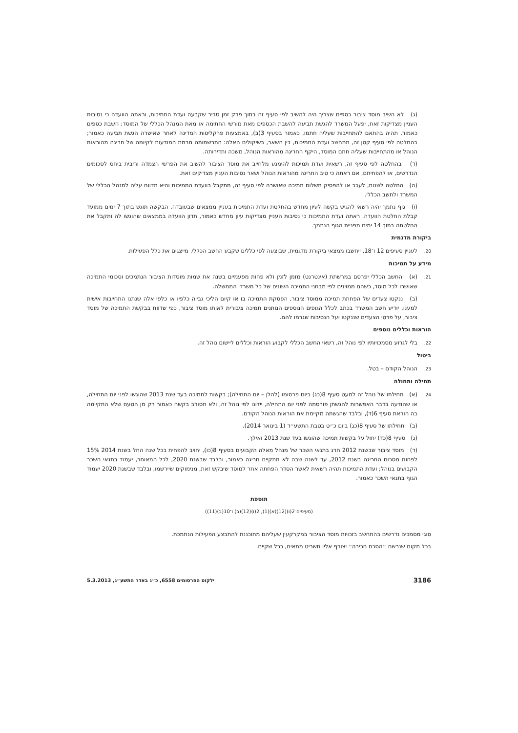(ג) לא השיב מוסד ציבור כספים שצריך היה להשיב לפי סעיף זה בתוך פרק זמן סביר שקבעה ועדת התמיכות, וראתה הוועדה כי נסיבות העניין מצדיקות זאת, יפעל המשרד להגשת תביעה להשבת הכספים מאת מורשי החתימה או מאת המנהל הכללי של המוסד; השבת כספים כאמור, תהיה בהתאם להתחייבות שעליה חתמו, כאמור בסעיף 3(ב), באמצעות פרקליטות המדינה לאחר שאישרה הגשת תביעה כאמור; בהחלטה לפי סעיף קטן זה, תתחשב ועדת התמיכות, בין השאר, בשיקולים האלה: התרשמותה מרמת המודעות לקיומה של חריגה מהוראות הנוהל או מהתחייבות שעליה חתם המוסד, היקף החריגה מהוראות הנוהל, משכה ותדירותה.
(ד) בהחלטה לפי סעיף זה, רשאית ועדת תמיכות להימנע מלחייב את מוסד הציבור להשיב את הפרשי הצמדה וריבית ביחס לסכומים הנדרשים, או להפחיתם, אם ראתה כי טיב החריגה מהוראות הנוהל ושאר נסיבות העניין מצדיקים זאת.
(ה) החלטה לשנות, לעכב או להפסיק תשלום תמיכה שאושרה לפי סעיף זה, תתקבל בוועדת התמיכות והיא תדווח עליה למנהל הכללי של המשרד ולחשב הכללי.
(ו) גוף נתמך יהיה רשאי להגיש בקשה לעיון מחדש בהחלטת ועדת התמיכות בעניין ממצאים שבעובדה. הבקשה תוגש בתוך 7 ימים ממועד קבלת החלטת הוועדה. ראתה ועדת התמיכות כי נסיבות העניין מצדיקות עיון מחדש כאמור, תדון הוועדה בממצאים שהוגשו לה ותקבל את החלטתה בתוך 14 ימים מפניית הגוף הנתמך.
ביקורת מדגמית
20. לעניין סעיפים 12 ו־18, ייחשבו ממצאי ביקורת מדגמית, שבוצעה לפי כללים שקבע החשב הכללי, מייצגים את כלל הפעילות.
מידע על תמיכות
21.(א) החשב הכללי יפרסם במרשתת (אינטרנט) מזמן לזמן ולא פחות מפעמיים בשנה את שמות מוסדות הציבור הנתמכים וסכומי התמיכה שאושרו לכל מוסד, כשהם ממוינים לפי מבחני התמיכה השונים של כל משרדי הממשלה.
(ב) ננקטו צעדים של הפחתת תמיכה ממוסד ציבור, הפסקת התמיכה בו או קיום הליכי גבייה כלפיו או כלפי אלה שנתנו התחייבות אישית למענו, יודיע חשב המשרד בכתב לכלל הגופים הנוספים הנותנים תמיכה ציבורית לאותו מוסד ציבור, כפי שדווח בבקשת התמיכה של מוסד ציבור, על פרטי הצעדים שננקטו ועל הנסיבות שגרמו להם.
הוראות וכללים נוספים
22. בלי לגרוע מסמכויותיו לפי נוהל זה, רשאי החשב הכללי לקבוע הוראות וכללים ליישום נוהל זה.
ביטול
23. הנוהל הקודם – בטל.
תחילה ותחולה
24.(א) תחילתו של נוהל זה למעט סעיף 8(כג) ביום פרסומו (להלן – יום התחילה); בקשות לתמיכה בעד שנת 2013 שהוגשו לפני יום התחילה, או שהודעה בדבר האפשרות להגשתן פורסמה לפני יום התחילה, יידונו לפי נוהל זה, ולא תסורב בקשה כאמור רק מן הטעם שלא התקיימה בה הוראת סעיף 6(ד), ובלבד שהגשתה מקיימת את הוראות הנוהל הקודם.
(ב) תחילתו של סעיף 8(כג) ביום כ״ט בטבת התשע״ד (1 בינואר 2014).
(ג) סעיף 8(כד) יחול על בקשות תמיכה שהוגשו בעד שנת 2013 ואילך.
(ד) מוסד ציבור שבשנת 2012 חרג בתנאי השכר של מנהל מאלה הקבועים בסעיף 8(כו), יחויב להפחית בכל שנה החל בשנת 2014 15% לפחות מסכום החריגה בשנת 2012, עד לשנה שבה לא תתקיים חריגה כאמור, ובלבד שבשנת 2020, לכל המאוחר, יעמוד בתנאי השכר הקבועים בנוהל; ועדת התמיכות תהיה רשאית לאשר הסדר הפחתה אחר למוסד שיבקש זאת, מנימוקים שיירשמו, ובלבד שבשנת 2020 יעמוד הגוף בתנאי השכר כאמור.
תוספת
(סעיפים 2(ו)(12)(א)(1), 2(ו)(12)(ב) ו־10(ב)(11))
סוגי מסמכים נדרשים בהתחשב בזכויות מוסד הציבור במקרקעין שעליהם מתוכננת להתבצע הפעילות הנתמכת.
בכל מקום שנרשם ״הסכם חכירה״ יצורף אליו תשריט מתאים, ככל שקיים.
3186 ילקוט הפרסומים 6558, כ״ג באדר התשע״ג, 5.3.2013